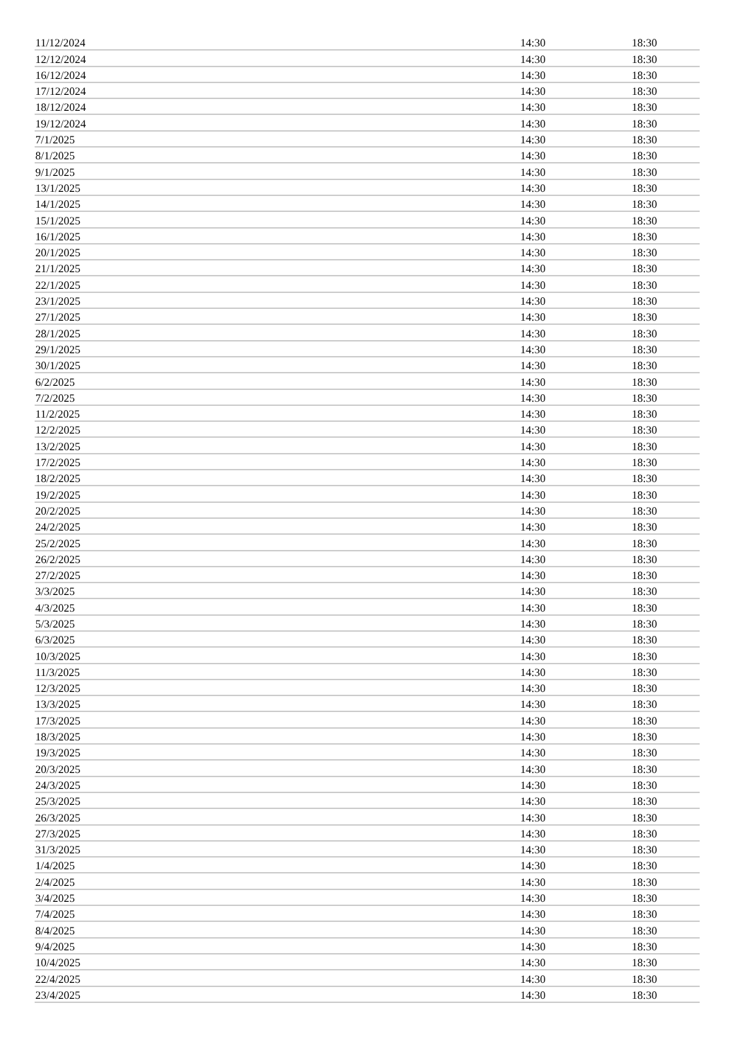| 11/12/2024 | 14:30 | 18:30 |
| 12/12/2024 | 14:30 | 18:30 |
| 16/12/2024 | 14:30 | 18:30 |
| 17/12/2024 | 14:30 | 18:30 |
| 18/12/2024 | 14:30 | 18:30 |
| 19/12/2024 | 14:30 | 18:30 |
| 7/1/2025 | 14:30 | 18:30 |
| 8/1/2025 | 14:30 | 18:30 |
| 9/1/2025 | 14:30 | 18:30 |
| 13/1/2025 | 14:30 | 18:30 |
| 14/1/2025 | 14:30 | 18:30 |
| 15/1/2025 | 14:30 | 18:30 |
| 16/1/2025 | 14:30 | 18:30 |
| 20/1/2025 | 14:30 | 18:30 |
| 21/1/2025 | 14:30 | 18:30 |
| 22/1/2025 | 14:30 | 18:30 |
| 23/1/2025 | 14:30 | 18:30 |
| 27/1/2025 | 14:30 | 18:30 |
| 28/1/2025 | 14:30 | 18:30 |
| 29/1/2025 | 14:30 | 18:30 |
| 30/1/2025 | 14:30 | 18:30 |
| 6/2/2025 | 14:30 | 18:30 |
| 7/2/2025 | 14:30 | 18:30 |
| 11/2/2025 | 14:30 | 18:30 |
| 12/2/2025 | 14:30 | 18:30 |
| 13/2/2025 | 14:30 | 18:30 |
| 17/2/2025 | 14:30 | 18:30 |
| 18/2/2025 | 14:30 | 18:30 |
| 19/2/2025 | 14:30 | 18:30 |
| 20/2/2025 | 14:30 | 18:30 |
| 24/2/2025 | 14:30 | 18:30 |
| 25/2/2025 | 14:30 | 18:30 |
| 26/2/2025 | 14:30 | 18:30 |
| 27/2/2025 | 14:30 | 18:30 |
| 3/3/2025 | 14:30 | 18:30 |
| 4/3/2025 | 14:30 | 18:30 |
| 5/3/2025 | 14:30 | 18:30 |
| 6/3/2025 | 14:30 | 18:30 |
| 10/3/2025 | 14:30 | 18:30 |
| 11/3/2025 | 14:30 | 18:30 |
| 12/3/2025 | 14:30 | 18:30 |
| 13/3/2025 | 14:30 | 18:30 |
| 17/3/2025 | 14:30 | 18:30 |
| 18/3/2025 | 14:30 | 18:30 |
| 19/3/2025 | 14:30 | 18:30 |
| 20/3/2025 | 14:30 | 18:30 |
| 24/3/2025 | 14:30 | 18:30 |
| 25/3/2025 | 14:30 | 18:30 |
| 26/3/2025 | 14:30 | 18:30 |
| 27/3/2025 | 14:30 | 18:30 |
| 31/3/2025 | 14:30 | 18:30 |
| 1/4/2025 | 14:30 | 18:30 |
| 2/4/2025 | 14:30 | 18:30 |
| 3/4/2025 | 14:30 | 18:30 |
| 7/4/2025 | 14:30 | 18:30 |
| 8/4/2025 | 14:30 | 18:30 |
| 9/4/2025 | 14:30 | 18:30 |
| 10/4/2025 | 14:30 | 18:30 |
| 22/4/2025 | 14:30 | 18:30 |
| 23/4/2025 | 14:30 | 18:30 |